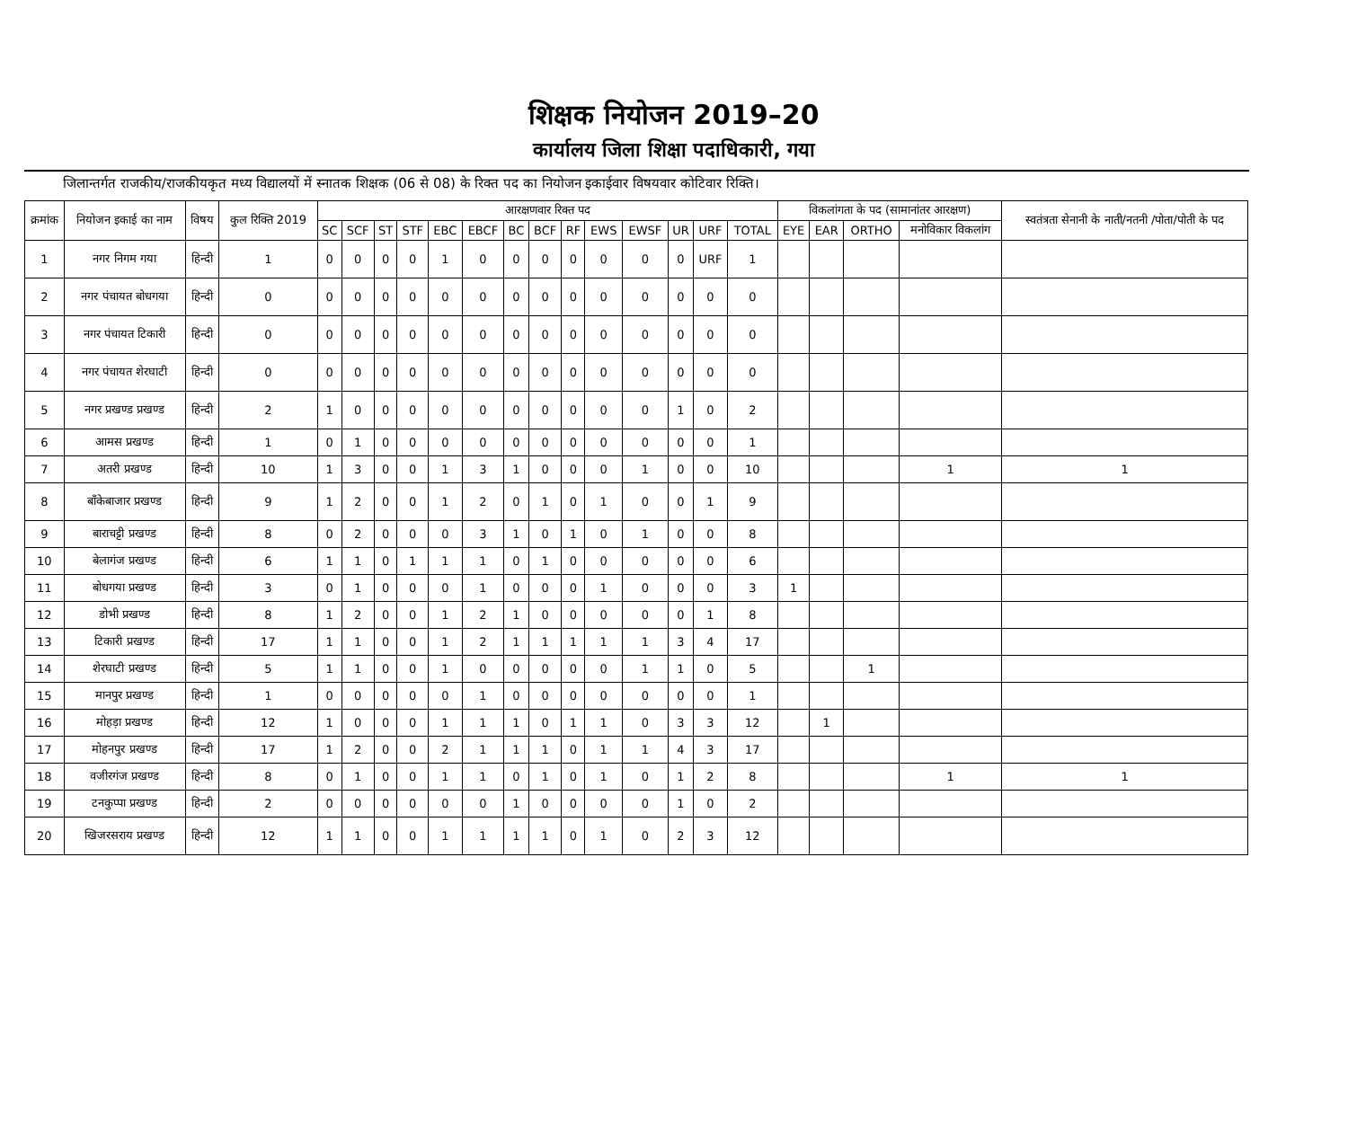शिक्षक नियोजन 2019–20
कार्यालय जिला शिक्षा पदाधिकारी, गया
जिलान्तर्गत राजकीय/राजकीयकृत मध्य विद्यालयों में स्नातक शिक्षक (06 से 08) के रिक्त पद का नियोजन इकाईवार विषयवार कोटिवार रिक्ति।
| क्रमांक | नियोजन इकाई का नाम | विषय | कुल रिक्ति 2019 | आरक्षणवार रिक्त पद | | | | | | | | | | | | | | विकलांगता के पद (सामानांतर आरक्षण) | | | | स्वतंत्रता सेनानी के नाती/नतनी /पोता/पोती के पद |
| --- | --- | --- | --- | --- | --- | --- | --- | --- | --- | --- | --- | --- | --- | --- | --- | --- | --- | --- | --- | --- | --- | --- |
| | | | | SC | SCF | ST | STF | EBC | EBCF | BC | BCF | RF | EWS | EWSF | UR | URF | TOTAL | EYE | EAR | ORTHO | मनोविकार विकलांग | |
| 1 | नगर निगम गया | हिन्दी | 1 | 0 | 0 | 0 | 0 | 1 | 0 | 0 | 0 | 0 | 0 | 0 | 0 | URF | 1 | | | | | |
| 2 | नगर पंचायत बोधगया | हिन्दी | 0 | 0 | 0 | 0 | 0 | 0 | 0 | 0 | 0 | 0 | 0 | 0 | 0 | 0 | 0 | | | | | |
| 3 | नगर पंचायत टिकारी | हिन्दी | 0 | 0 | 0 | 0 | 0 | 0 | 0 | 0 | 0 | 0 | 0 | 0 | 0 | 0 | 0 | | | | | |
| 4 | नगर पंचायत शेरघाटी | हिन्दी | 0 | 0 | 0 | 0 | 0 | 0 | 0 | 0 | 0 | 0 | 0 | 0 | 0 | 0 | 0 | | | | | |
| 5 | नगर प्रखण्ड प्रखण्ड | हिन्दी | 2 | 1 | 0 | 0 | 0 | 0 | 0 | 0 | 0 | 0 | 0 | 0 | 1 | 0 | 2 | | | | | |
| 6 | आमस प्रखण्ड | हिन्दी | 1 | 0 | 1 | 0 | 0 | 0 | 0 | 0 | 0 | 0 | 0 | 0 | 0 | 0 | 1 | | | | | |
| 7 | अतरी प्रखण्ड | हिन्दी | 10 | 1 | 3 | 0 | 0 | 1 | 3 | 1 | 0 | 0 | 0 | 1 | 0 | 0 | 10 | | | | 1 | 1 |
| 8 | बाँकेबाजार प्रखण्ड | हिन्दी | 9 | 1 | 2 | 0 | 0 | 1 | 2 | 0 | 1 | 0 | 1 | 0 | 0 | 1 | 9 | | | | | |
| 9 | बाराचट्टी प्रखण्ड | हिन्दी | 8 | 0 | 2 | 0 | 0 | 0 | 3 | 1 | 0 | 1 | 0 | 1 | 0 | 0 | 8 | | | | | |
| 10 | बेलागंज प्रखण्ड | हिन्दी | 6 | 1 | 1 | 0 | 1 | 1 | 1 | 0 | 1 | 0 | 0 | 0 | 0 | 0 | 6 | | | | | |
| 11 | बोधगया प्रखण्ड | हिन्दी | 3 | 0 | 1 | 0 | 0 | 0 | 1 | 0 | 0 | 0 | 1 | 0 | 0 | 0 | 3 | 1 | | | | |
| 12 | डोभी प्रखण्ड | हिन्दी | 8 | 1 | 2 | 0 | 0 | 1 | 2 | 1 | 0 | 0 | 0 | 0 | 0 | 1 | 8 | | | | | |
| 13 | टिकारी प्रखण्ड | हिन्दी | 17 | 1 | 1 | 0 | 0 | 1 | 2 | 1 | 1 | 1 | 1 | 1 | 3 | 4 | 17 | | | | | |
| 14 | शेरघाटी प्रखण्ड | हिन्दी | 5 | 1 | 1 | 0 | 0 | 1 | 0 | 0 | 0 | 0 | 0 | 1 | 1 | 0 | 5 | | | 1 | | |
| 15 | मानपुर प्रखण्ड | हिन्दी | 1 | 0 | 0 | 0 | 0 | 0 | 1 | 0 | 0 | 0 | 0 | 0 | 0 | 0 | 1 | | | | | |
| 16 | मोहड़ा प्रखण्ड | हिन्दी | 12 | 1 | 0 | 0 | 0 | 1 | 1 | 1 | 0 | 1 | 1 | 0 | 3 | 3 | 12 | | 1 | | | |
| 17 | मोहनपुर प्रखण्ड | हिन्दी | 17 | 1 | 2 | 0 | 0 | 2 | 1 | 1 | 1 | 0 | 1 | 1 | 4 | 3 | 17 | | | | | |
| 18 | वजीरगंज प्रखण्ड | हिन्दी | 8 | 0 | 1 | 0 | 0 | 1 | 1 | 0 | 1 | 0 | 1 | 0 | 1 | 2 | 8 | | | | 1 | 1 |
| 19 | टनकुप्पा प्रखण्ड | हिन्दी | 2 | 0 | 0 | 0 | 0 | 0 | 0 | 1 | 0 | 0 | 0 | 0 | 1 | 0 | 2 | | | | | |
| 20 | खिजरसराय प्रखण्ड | हिन्दी | 12 | 1 | 1 | 0 | 0 | 1 | 1 | 1 | 1 | 0 | 1 | 0 | 2 | 3 | 12 | | | | | |